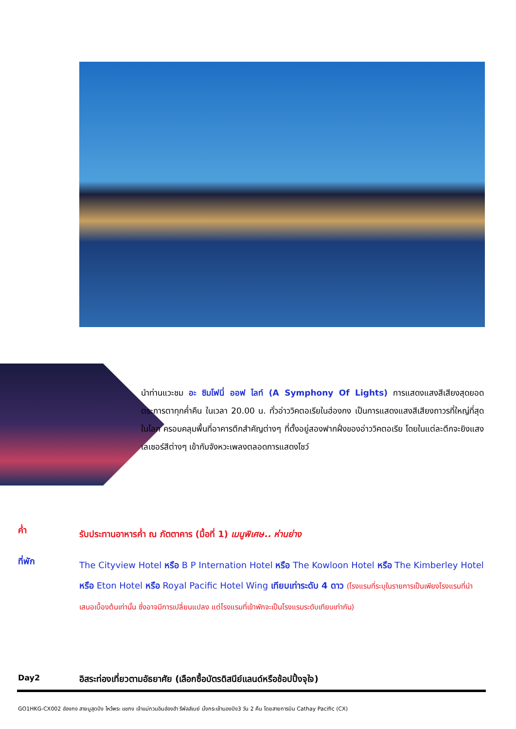นำท่านแวะชม อะ ซิมโฟนี่ ออฟ ไลท์ (A Symphony Of Lights) การแสดงแสงสีเสียงสุดยอดตระการตาทุกค่ำคืน ในเวลา 20.00 น. ทั่วอ่าววิคตอเรียในฮ่องกง เป็นการแสดงแสงสีเสียงถาวรที่ใหญ่ที่สุดในโลก ครอบคลุมพื้นที่อาคารตึกสำคัญต่างๆ ที่ตั้งอยู่สองฟากฝั่งของอ่าววิคตอเรีย โดยในแต่ละตึกจะยิงแสงเลเซอร์สีต่างๆ เข้ากับจังหวะเพลงตลอดการแสดงโชว์
ค่ำ
รับประทานอาหารค่ำ ณ ภัตตาคาร (มื้อที่ 1) เมนูพิเศษ.. ห่านย่าง
ที่พัก
The Cityview Hotel หรือ B P Internation Hotel หรือ The Kowloon Hotel หรือ The Kimberley Hotel หรือ Eton Hotel หรือ Royal Pacific Hotel Wing เทียบเท่าระดับ 4 ดาว (โรงแรมที่ระบุในรายการเป็นเพียงโรงแรมที่นำเสนอเบื้องต้นเท่านั้น ซึ่งอาจมีการเปลี่ยนแปลง แต่โรงแรมที่เข้าพักจะเป็นโรงแรมระดับเทียบเท่ากัน)
Day2
อิสระท่องเที่ยวตามอัธยาศัย (เลือกซื้อบัตรดิสนีย์แลนด์หรือช้อปปิ้งจุใจ)
GO1HKG-CX002 ฮ่องกง สายมูสุดปัง ไหว้พระ แชกง เจ้าแม่กวนอิมฮ่องฮำ รีพัลส์เบย์ นั่งกระเช้านองปิง3 วัน 2 คืน โดยสายการบิน Cathay Pacific (CX)